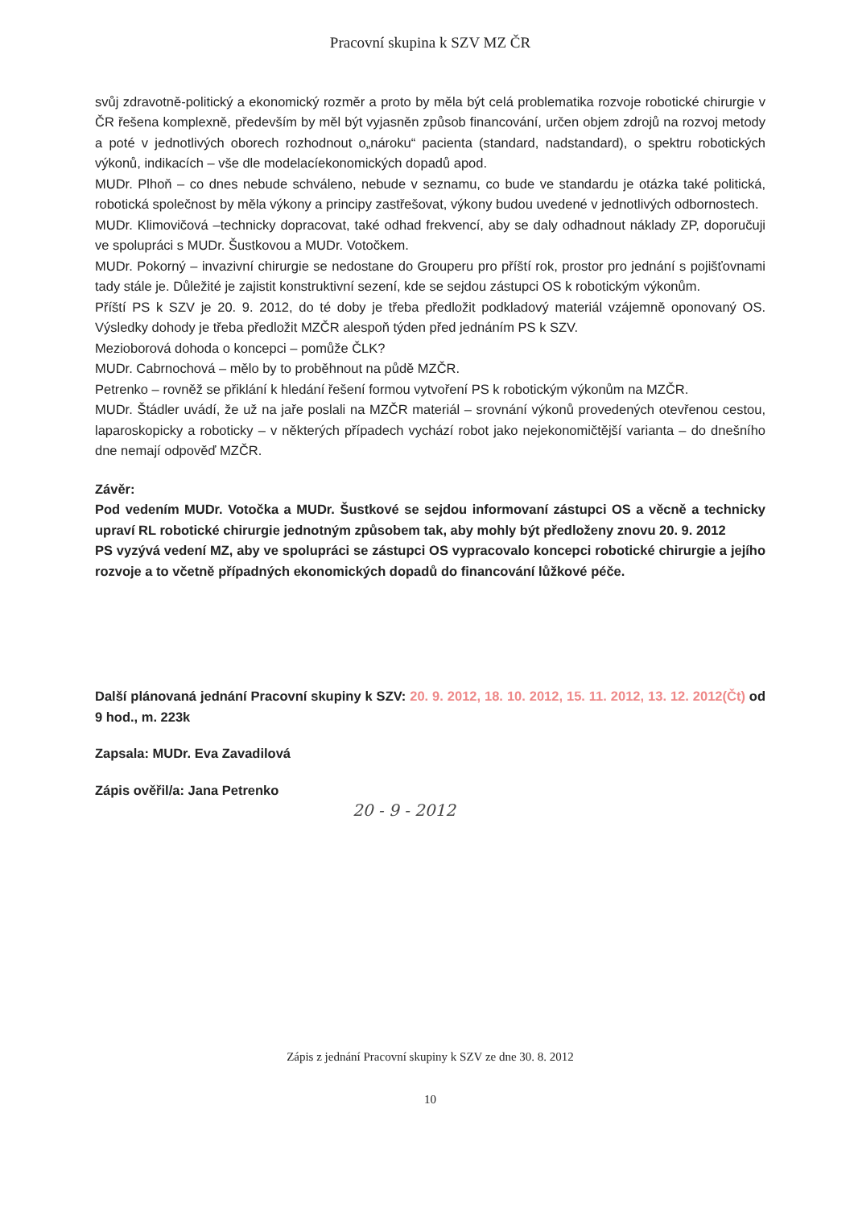Pracovní skupina k SZV MZ ČR
svůj zdravotně-politický a ekonomický rozměr a proto by měla být celá problematika rozvoje robotické chirurgie v ČR řešena komplexně, především by měl být vyjasněn způsob financování, určen objem zdrojů na rozvoj metody a poté v jednotlivých oborech rozhodnout o„nároku“ pacienta (standard, nadstandard), o spektru robotických výkonů, indikacích – vše dle modelacíekonomických dopadů apod.
MUDr. Plhoň – co dnes nebude schváleno, nebude v seznamu, co bude ve standardu je otázka také politická, robotická společnost by měla výkony a principy zastřešovat, výkony budou uvedené v jednotlivých odbornostech.
MUDr. Klimovičová –technicky dopracovat, také odhad frekvencí, aby se daly odhadnout náklady ZP, doporučuji ve spolupráci s MUDr. Šustkovou a MUDr. Votočkem.
MUDr. Pokorný – invazivní chirurgie se nedostane do Grouperu pro příští rok, prostor pro jednání s pojišťovnami tady stále je. Důležité je zajistit konstruktivní sezení, kde se sejdou zástupci OS k robotickým výkonům.
Příští PS k SZV je 20. 9. 2012, do té doby je třeba předložit podkladový materiál vzájemně oponovaný OS. Výsledky dohody je třeba předložit MZČR alespoň týden před jednáním PS k SZV.
Mezioborová dohoda o koncepci – pomůže ČLK?
MUDr. Cabrnochová – mělo by to proběhnout na půdě MZČR.
Petrenko – rovněž se přiklání k hledání řešení formou vytvoření PS k robotickým výkonům na MZČR.
MUDr. Štádler uvádí, že už na jaře poslali na MZČR materiál – srovnání výkonů provedených otevřenou cestou, laparoskopicky a roboticky – v některých případech vychází robot jako nejekonomičtější varianta – do dnešního dne nemají odpověď MZČR.
Závěr:
Pod vedením MUDr. Votočka a MUDr. Šustkové se sejdou informovaní zástupci OS a věcně a technicky upraví RL robotické chirurgie jednotným způsobem tak, aby mohly být předloženy znovu 20. 9. 2012
PS vyzývá vedení MZ, aby ve spolupráci se zástupci OS vypracovalo koncepci robotické chirurgie a jejího rozvoje a to včetně případných ekonomických dopadů do financování lůžkové péče.
Další plánovaná jednání Pracovní skupiny k SZV: 20. 9. 2012, 18. 10. 2012, 15. 11. 2012, 13. 12. 2012(Čt) od 9 hod., m. 223k
Zapsala: MUDr. Eva Zavadilová
Zápis ověřil/a: Jana Petrenko
20 - 9 - 2012
Zápis z jednání Pracovní skupiny k SZV ze dne 30. 8. 2012
10